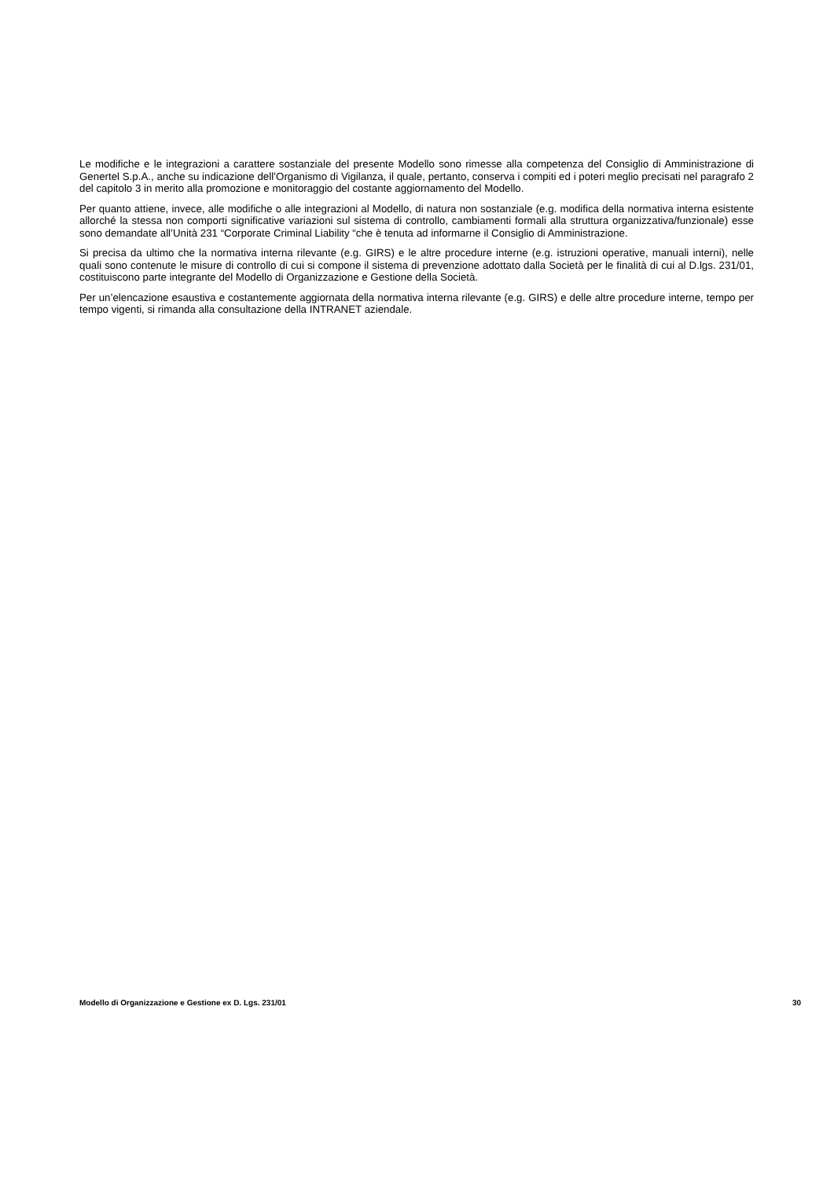Le modifiche e le integrazioni a carattere sostanziale del presente Modello sono rimesse alla competenza del Consiglio di Amministrazione di Genertel S.p.A., anche su indicazione dell’Organismo di Vigilanza, il quale, pertanto, conserva i compiti ed i poteri meglio precisati nel paragrafo 2 del capitolo 3 in merito alla promozione e monitoraggio del costante aggiornamento del Modello.
Per quanto attiene, invece, alle modifiche o alle integrazioni al Modello, di natura non sostanziale (e.g. modifica della normativa interna esistente allorché la stessa non comporti significative variazioni sul sistema di controllo, cambiamenti formali alla struttura organizzativa/funzionale) esse sono demandate all’Unità 231 “Corporate Criminal Liability “che è tenuta ad informarne il Consiglio di Amministrazione.
Si precisa da ultimo che la normativa interna rilevante (e.g. GIRS) e le altre procedure interne (e.g. istruzioni operative, manuali interni), nelle quali sono contenute le misure di controllo di cui si compone il sistema di prevenzione adottato dalla Società per le finalità di cui al D.lgs. 231/01, costituiscono parte integrante del Modello di Organizzazione e Gestione della Società.
Per un’elencazione esaustiva e costantemente aggiornata della normativa interna rilevante (e.g. GIRS) e delle altre procedure interne, tempo per tempo vigenti, si rimanda alla consultazione della INTRANET aziendale.
Modello di Organizzazione e Gestione ex D. Lgs. 231/01 30